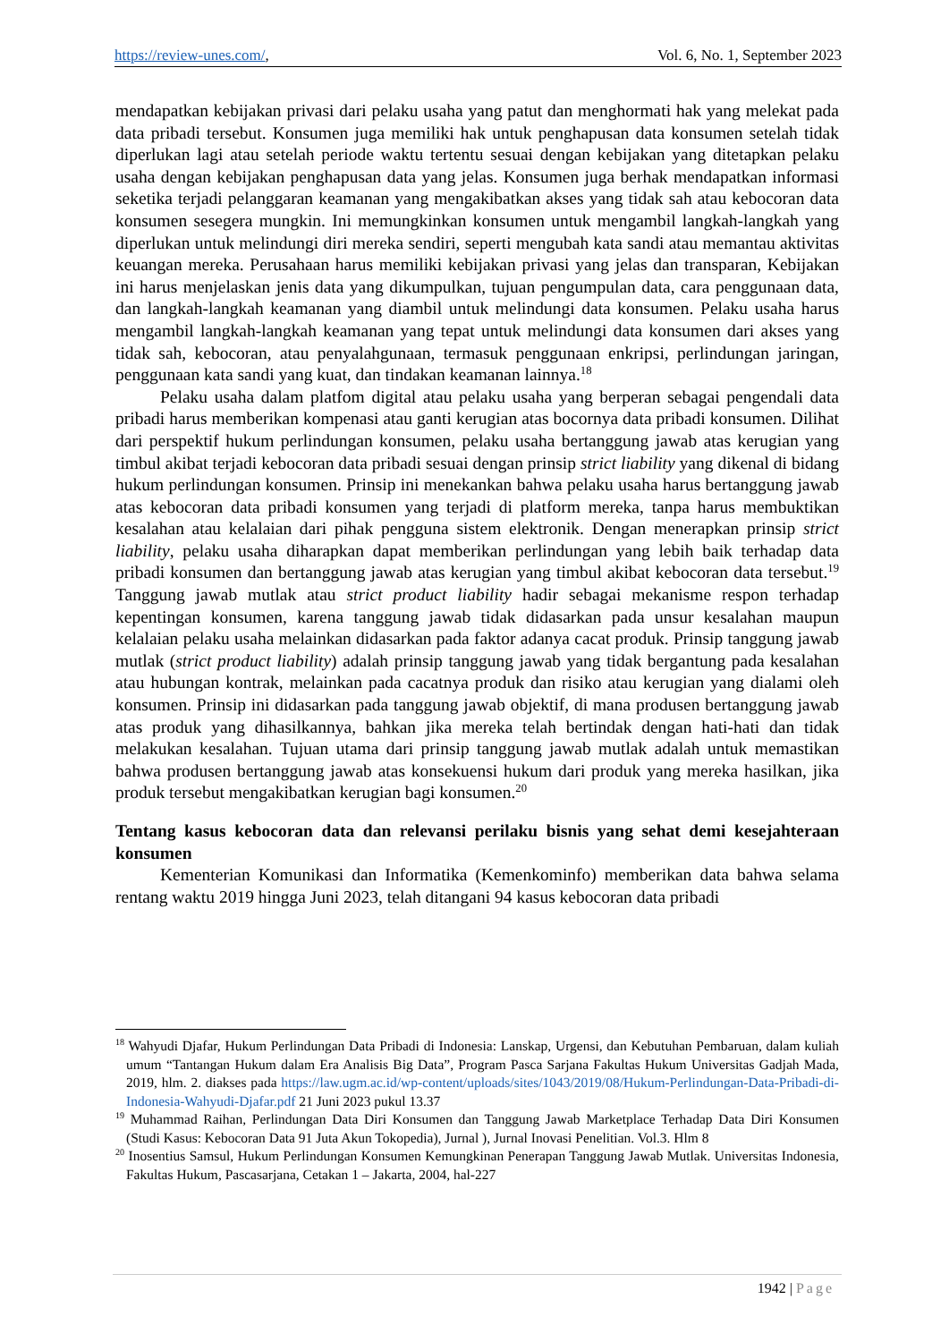https://review-unes.com/, Vol. 6, No. 1, September 2023
mendapatkan kebijakan privasi dari pelaku usaha yang patut dan menghormati hak yang melekat pada data pribadi tersebut. Konsumen juga memiliki hak untuk penghapusan data konsumen setelah tidak diperlukan lagi atau setelah periode waktu tertentu sesuai dengan kebijakan yang ditetapkan pelaku usaha dengan kebijakan penghapusan data yang jelas. Konsumen juga berhak mendapatkan informasi seketika terjadi pelanggaran keamanan yang mengakibatkan akses yang tidak sah atau kebocoran data konsumen sesegera mungkin. Ini memungkinkan konsumen untuk mengambil langkah-langkah yang diperlukan untuk melindungi diri mereka sendiri, seperti mengubah kata sandi atau memantau aktivitas keuangan mereka. Perusahaan harus memiliki kebijakan privasi yang jelas dan transparan, Kebijakan ini harus menjelaskan jenis data yang dikumpulkan, tujuan pengumpulan data, cara penggunaan data, dan langkah-langkah keamanan yang diambil untuk melindungi data konsumen. Pelaku usaha harus mengambil langkah-langkah keamanan yang tepat untuk melindungi data konsumen dari akses yang tidak sah, kebocoran, atau penyalahgunaan, termasuk penggunaan enkripsi, perlindungan jaringan, penggunaan kata sandi yang kuat, dan tindakan keamanan lainnya.<sup>18</sup>
Pelaku usaha dalam platfom digital atau pelaku usaha yang berperan sebagai pengendali data pribadi harus memberikan kompenasi atau ganti kerugian atas bocornya data pribadi konsumen. Dilihat dari perspektif hukum perlindungan konsumen, pelaku usaha bertanggung jawab atas kerugian yang timbul akibat terjadi kebocoran data pribadi sesuai dengan prinsip strict liability yang dikenal di bidang hukum perlindungan konsumen. Prinsip ini menekankan bahwa pelaku usaha harus bertanggung jawab atas kebocoran data pribadi konsumen yang terjadi di platform mereka, tanpa harus membuktikan kesalahan atau kelalaian dari pihak pengguna sistem elektronik. Dengan menerapkan prinsip strict liability, pelaku usaha diharapkan dapat memberikan perlindungan yang lebih baik terhadap data pribadi konsumen dan bertanggung jawab atas kerugian yang timbul akibat kebocoran data tersebut.<sup>19</sup> Tanggung jawab mutlak atau strict product liability hadir sebagai mekanisme respon terhadap kepentingan konsumen, karena tanggung jawab tidak didasarkan pada unsur kesalahan maupun kelalaian pelaku usaha melainkan didasarkan pada faktor adanya cacat produk. Prinsip tanggung jawab mutlak (strict product liability) adalah prinsip tanggung jawab yang tidak bergantung pada kesalahan atau hubungan kontrak, melainkan pada cacatnya produk dan risiko atau kerugian yang dialami oleh konsumen. Prinsip ini didasarkan pada tanggung jawab objektif, di mana produsen bertanggung jawab atas produk yang dihasilkannya, bahkan jika mereka telah bertindak dengan hati-hati dan tidak melakukan kesalahan. Tujuan utama dari prinsip tanggung jawab mutlak adalah untuk memastikan bahwa produsen bertanggung jawab atas konsekuensi hukum dari produk yang mereka hasilkan, jika produk tersebut mengakibatkan kerugian bagi konsumen.<sup>20</sup>
Tentang kasus kebocoran data dan relevansi perilaku bisnis yang sehat demi kesejahteraan konsumen
Kementerian Komunikasi dan Informatika (Kemenkominfo) memberikan data bahwa selama rentang waktu 2019 hingga Juni 2023, telah ditangani 94 kasus kebocoran data pribadi
<sup>18</sup> Wahyudi Djafar, Hukum Perlindungan Data Pribadi di Indonesia: Lanskap, Urgensi, dan Kebutuhan Pembaruan, dalam kuliah umum “Tantangan Hukum dalam Era Analisis Big Data”, Program Pasca Sarjana Fakultas Hukum Universitas Gadjah Mada, 2019, hlm. 2. diakses pada https://law.ugm.ac.id/wp-content/uploads/sites/1043/2019/08/Hukum-Perlindungan-Data-Pribadi-di-Indonesia-Wahyudi-Djafar.pdf 21 Juni 2023 pukul 13.37
<sup>19</sup> Muhammad Raihan, Perlindungan Data Diri Konsumen dan Tanggung Jawab Marketplace Terhadap Data Diri Konsumen (Studi Kasus: Kebocoran Data 91 Juta Akun Tokopedia), Jurnal ), Jurnal Inovasi Penelitian. Vol.3. Hlm 8
<sup>20</sup> Inosentius Samsul, Hukum Perlindungan Konsumen Kemungkinan Penerapan Tanggung Jawab Mutlak. Universitas Indonesia, Fakultas Hukum, Pascasarjana, Cetakan 1 – Jakarta, 2004, hal-227
1942 | Page